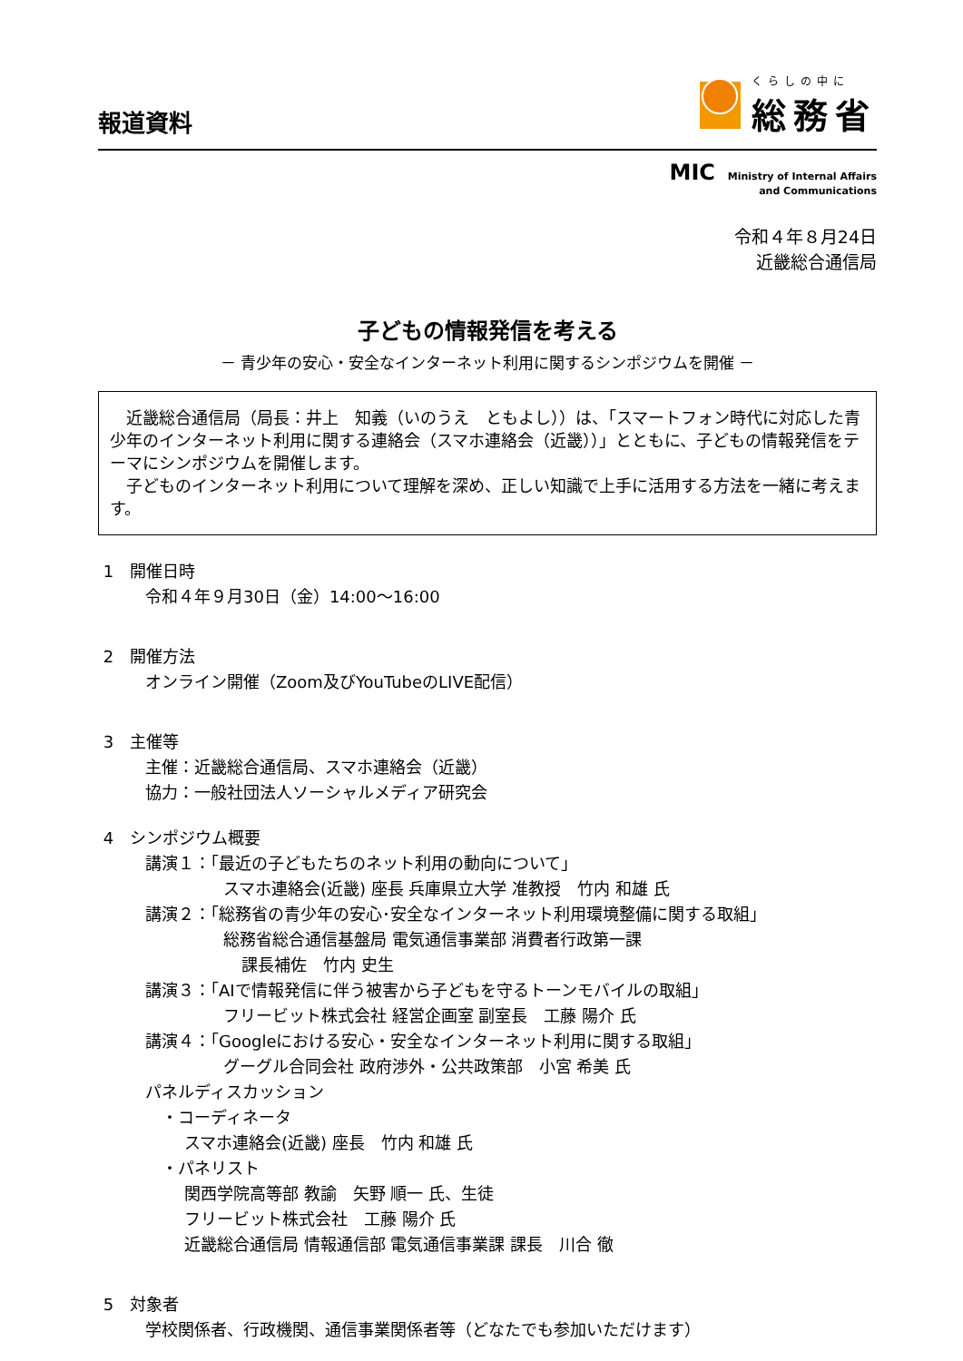報道資料
くらしの中に
総務省
MIC Ministry of Internal Affairs
and Communications
令和４年８月24日
近畿総合通信局
子どもの情報発信を考える
－ 青少年の安心・安全なインターネット利用に関するシンポジウムを開催 －
　近畿総合通信局（局長：井上　知義（いのうえ　ともよし））は、「スマートフォン時代に対応した青少年のインターネット利用に関する連絡会（スマホ連絡会（近畿））」とともに、子どもの情報発信をテーマにシンポジウムを開催します。
　子どものインターネット利用について理解を深め、正しい知識で上手に活用する方法を一緒に考えます。
1　開催日時
令和４年９月30日（金）14:00～16:00
2　開催方法
オンライン開催（Zoom及びYouTubeのLIVE配信）
3　主催等
主催：近畿総合通信局、スマホ連絡会（近畿）
協力：一般社団法人ソーシャルメディア研究会
4　シンポジウム概要
講演１：「最近の子どもたちのネット利用の動向について」
スマホ連絡会(近畿) 座長 兵庫県立大学 准教授　竹内 和雄 氏
講演２：「総務省の青少年の安心･安全なインターネット利用環境整備に関する取組」
総務省総合通信基盤局 電気通信事業部 消費者行政第一課
課長補佐　竹内 史生
講演３：「AIで情報発信に伴う被害から子どもを守るトーンモバイルの取組」
フリービット株式会社 経営企画室 副室長　工藤 陽介 氏
講演４：「Googleにおける安心・安全なインターネット利用に関する取組」
グーグル合同会社 政府渉外・公共政策部　小宮 希美 氏
パネルディスカッション
・コーディネータ
スマホ連絡会(近畿) 座長　竹内 和雄 氏
・パネリスト
関西学院高等部 教諭　矢野 順一 氏、生徒
フリービット株式会社　工藤 陽介 氏
近畿総合通信局 情報通信部 電気通信事業課 課長　川合 徹
5　対象者
学校関係者、行政機関、通信事業関係者等（どなたでも参加いただけます）